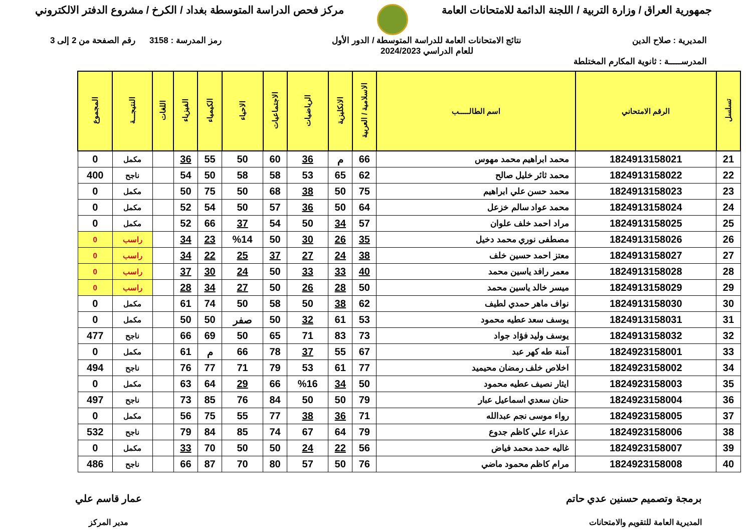جمهورية العراق / وزارة التربية / اللجنة الدائمة للامتحانات العامة
مركز فحص الدراسة المتوسطة بغداد / الكرخ / مشروع الدفتر الالكتروني
المديرية : صلاح الدين نتائج الامتحانات العامة للدراسة المتوسطة / الدور الأول
للعام الدراسي 2024/2023
رمز المدرسة : 3158 رقم الصفحة من 2 إلى 3
المدرســـــة : ثانوية المكارم المختلطة
| تسلسل | الرقم الامتحاني | اسم الطالـــــب | الاسلامية / العربية | الانكليزية | الرياضيات | الاجتماعيات | الاحياء | الكيمياء | الفيزياء | اللغات | النتيجـــة | المجموع |
| --- | --- | --- | --- | --- | --- | --- | --- | --- | --- | --- | --- | --- |
| 21 | 1824913158021 | محمد ابراهيم محمد مهوس | 66 | م | 36 | 60 | 50 | 55 | 36 | | مكمل | 0 |
| 22 | 1824913158022 | محمد ثائر خليل صالح | 62 | 65 | 53 | 58 | 58 | 50 | 54 | | ناجح | 400 |
| 23 | 1824913158023 | محمد حسن علي ابراهيم | 75 | 50 | 38 | 68 | 50 | 75 | 50 | | مكمل | 0 |
| 24 | 1824913158024 | محمد عواد سالم خزعل | 64 | 50 | 36 | 57 | 50 | 54 | 52 | | مكمل | 0 |
| 25 | 1824913158025 | مراد احمد خلف علوان | 57 | 34 | 50 | 54 | 37 | 66 | 52 | | مكمل | 0 |
| 26 | 1824913158026 | مصطفى نوري محمد دخيل | 35 | 26 | 30 | 50 | %14 | 23 | 34 | | راسب | 0 |
| 27 | 1824913158027 | معتز احمد حسين خلف | 38 | 24 | 27 | 37 | 25 | 22 | 34 | | راسب | 0 |
| 28 | 1824913158028 | معمر رافد ياسين محمد | 40 | 33 | 33 | 50 | 24 | 30 | 37 | | راسب | 0 |
| 29 | 1824913158029 | ميسر خالد ياسين محمد | 50 | 28 | 26 | 50 | 27 | 34 | 28 | | راسب | 0 |
| 30 | 1824913158030 | نواف ماهر حمدي لطيف | 62 | 38 | 50 | 58 | 50 | 74 | 61 | | مكمل | 0 |
| 31 | 1824913158031 | يوسف سعد عطيه محمود | 53 | 61 | 32 | 50 | صفر | 50 | 50 | | مكمل | 0 |
| 32 | 1824913158032 | يوسف وليد فؤاد جواد | 73 | 83 | 71 | 65 | 50 | 69 | 66 | | ناجح | 477 |
| 33 | 1824923158001 | آمنة طه كهر عبد | 67 | 55 | 37 | 78 | 66 | م | 61 | | مكمل | 0 |
| 34 | 1824923158002 | اخلاص خلف رمضان محيميد | 77 | 61 | 53 | 79 | 71 | 77 | 76 | | ناجح | 494 |
| 35 | 1824923158003 | ايثار نصيف عطيه محمود | 50 | 34 | %16 | 66 | 29 | 64 | 63 | | مكمل | 0 |
| 36 | 1824923158004 | حنان سعدي اسماعيل عبار | 79 | 50 | 50 | 84 | 76 | 85 | 73 | | ناجح | 497 |
| 37 | 1824923158005 | رواء موسى نجم عبدالله | 71 | 36 | 38 | 77 | 55 | 75 | 56 | | مكمل | 0 |
| 38 | 1824923158006 | عذراء علي كاظم جدوع | 79 | 64 | 67 | 74 | 85 | 84 | 79 | | ناجح | 532 |
| 39 | 1824923158007 | غاليه حمد محمد فياض | 56 | 22 | 24 | 50 | 50 | 70 | 33 | | مكمل | 0 |
| 40 | 1824923158008 | مرام كاظم محمود ماضي | 76 | 50 | 57 | 80 | 70 | 87 | 66 | | ناجح | 486 |
برمجة وتصميم حسنين عدي حاتم
المديرية العامة للتقويم والامتحانات
عمار قاسم علي
مدير المركز